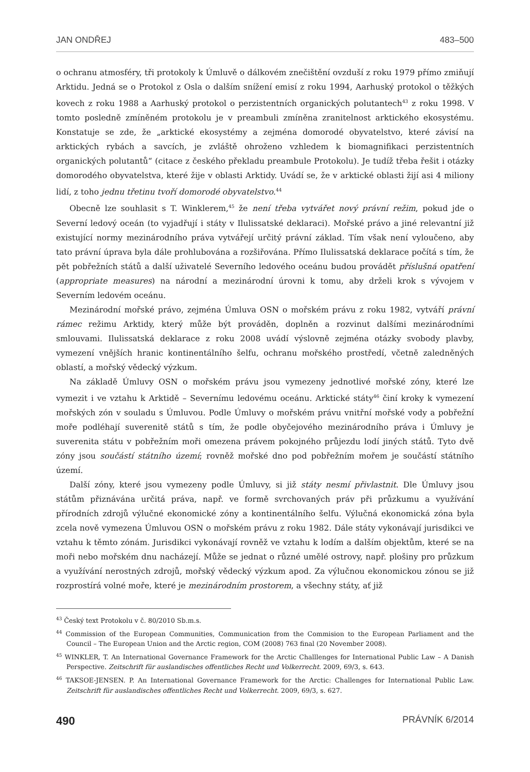JAN ONDŘEJ 483–500
o ochranu atmosféry, tři protokoly k Úmluvě o dálkovém znečištění ovzduší z roku 1979 přímo zmiňují Arktidu. Jedná se o Protokol z Osla o dalším snížení emisí z roku 1994, Aarhuský protokol o těžkých kovech z roku 1988 a Aarhuský protokol o perzistentních organických polutantech<sup>43</sup> z roku 1998. V tomto posledně zmíněném protokolu je v preambuli zmíněna zranitelnost arktického ekosystému. Konstatuje se zde, že „arktické ekosystémy a zejména domorodé obyvatelstvo, které závisí na arktických rybách a savcích, je zvláště ohroženo vzhledem k biomagnifikaci perzistentních organických polutantů“ (citace z českého překladu preambule Protokolu). Je tudíž třeba řešit i otázky domorodého obyvatelstva, které žije v oblasti Arktidy. Uvádí se, že v arktické oblasti žijí asi 4 miliony lidí, z toho jednu třetinu tvoří domorodé obyvatelstvo.<sup>44</sup>
Obecně lze souhlasit s T. Winklerem,<sup>45</sup> že není třeba vytvářet nový právní režim, pokud jde o Severní ledový oceán (to vyjadřují i státy v Ilulissatské deklaraci). Mořské právo a jiné relevantní již existující normy mezinárodního práva vytvářejí určitý právní základ. Tím však není vyloučeno, aby tato právní úprava byla dále prohlubována a rozšiřována. Přímo Ilulissatská deklarace počítá s tím, že pět pobřežních států a další uživatelé Severního ledového oceánu budou provádět příslušná opatření (appropriate measures) na národní a mezinárodní úrovni k tomu, aby drželi krok s vývojem v Severním ledovém oceánu.
Mezinárodní mořské právo, zejména Úmluva OSN o mořském právu z roku 1982, vytváří právní rámec režimu Arktidy, který může být prováděn, doplněn a rozvinut dalšími mezinárodními smlouvami. Ilulissatská deklarace z roku 2008 uvádí výslovně zejména otázky svobody plavby, vymezení vnějších hranic kontinentálního šelfu, ochranu mořského prostředí, včetně zaledněných oblastí, a mořský vědecký výzkum.
Na základě Úmluvy OSN o mořském právu jsou vymezeny jednotlivé mořské zóny, které lze vymezit i ve vztahu k Arktidě – Severnímu ledovému oceánu. Arktické státy<sup>46</sup> činí kroky k vymezení mořských zón v souladu s Úmluvou. Podle Úmluvy o mořském právu vnitřní mořské vody a pobřežní moře podléhají suverenitě států s tím, že podle obyčejového mezinárodního práva i Úmluvy je suverenita státu v pobřežním moři omezena právem pokojného průjezdu lodí jiných států. Tyto dvě zóny jsou součástí státního území; rovněž mořské dno pod pobřežním mořem je součástí státního území.
Další zóny, které jsou vymezeny podle Úmluvy, si již státy nesmí přivlastnit. Dle Úmluvy jsou státům přiznávána určitá práva, např. ve formě svrchovaných práv při průzkumu a využívání přírodních zdrojů výlučné ekonomické zóny a kontinentálního šelfu. Výlučná ekonomická zóna byla zcela nově vymezena Úmluvou OSN o mořském právu z roku 1982. Dále státy vykonávají jurisdikci ve vztahu k těmto zónám. Jurisdikci vykonávají rovněž ve vztahu k lodím a dalším objektům, které se na moři nebo mořském dnu nacházejí. Může se jednat o různé umělé ostrovy, např. plošiny pro průzkum a využívání nerostných zdrojů, mořský vědecký výzkum apod. Za výlučnou ekonomickou zónou se již rozprostírá volné moře, které je mezinárodním prostorem, a všechny státy, ať již
<sup>43</sup> Český text Protokolu v č. 80/2010 Sb.m.s.
<sup>44</sup> Commission of the European Communities, Communication from the Commision to the European Parliament and the Council – The European Union and the Arctic region, COM (2008) 763 final (20 November 2008).
<sup>45</sup> WINKLER, T. An International Governance Framework for the Arctic Challlenges for International Public Law – A Danish Perspective. Zeitschrift für auslandisches offentliches Recht und Volkerrecht. 2009, 69/3, s. 643.
<sup>46</sup> TAKSOE-JENSEN. P. An International Governance Framework for the Arctic: Challenges for International Public Law. Zeitschrift für auslandisches offentliches Recht und Volkerrecht. 2009, 69/3, s. 627.
490 PRÁVNÍK 6/2014